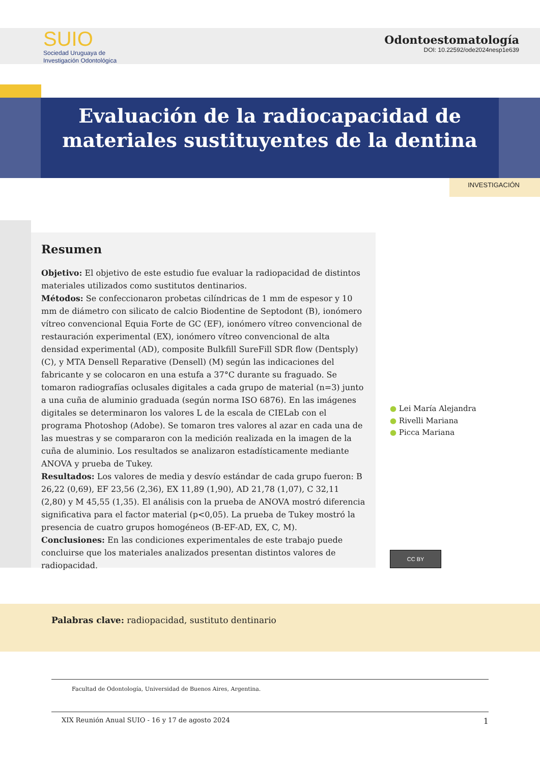SUIO
Sociedad Uruguaya de
Investigación Odontológica
Odontoestomatología
DOI: 10.22592/ode2024nesp1e639
Evaluación de la radiocapacidad de materiales sustituyentes de la dentina
INVESTIGACIÓN
Resumen
Objetivo: El objetivo de este estudio fue evaluar la radiopacidad de distintos materiales utilizados como sustitutos dentinarios.
Métodos: Se confeccionaron probetas cilíndricas de 1 mm de espesor y 10 mm de diámetro con silicato de calcio Biodentine de Septodont (B), ionómero vítreo convencional Equia Forte de GC (EF), ionómero vítreo convencional de restauración experimental (EX), ionómero vítreo convencional de alta densidad experimental (AD), composite Bulkfill SureFill SDR flow (Dentsply) (C), y MTA Densell Reparative (Densell) (M) según las indicaciones del fabricante y se colocaron en una estufa a 37°C durante su fraguado. Se tomaron radiografías oclusales digitales a cada grupo de material (n=3) junto a una cuña de aluminio graduada (según norma ISO 6876). En las imágenes digitales se determinaron los valores L de la escala de CIELab con el programa Photoshop (Adobe). Se tomaron tres valores al azar en cada una de las muestras y se compararon con la medición realizada en la imagen de la cuña de aluminio. Los resultados se analizaron estadísticamente mediante ANOVA y prueba de Tukey.
Resultados: Los valores de media y desvío estándar de cada grupo fueron: B 26,22 (0,69), EF 23,56 (2,36), EX 11,89 (1,90), AD 21,78 (1,07), C 32,11 (2,80) y M 45,55 (1,35). El análisis con la prueba de ANOVA mostró diferencia significativa para el factor material (p<0,05). La prueba de Tukey mostró la presencia de cuatro grupos homogéneos (B-EF-AD, EX, C, M).
Conclusiones: En las condiciones experimentales de este trabajo puede concluirse que los materiales analizados presentan distintos valores de radiopacidad.
● Lei María Alejandra
● Rivelli Mariana
● Picca Mariana
CC BY
Palabras clave: radiopacidad, sustituto dentinario
Facultad de Odontología, Universidad de Buenos Aires, Argentina.
XIX Reunión Anual SUIO - 16 y 17 de agosto 2024 1